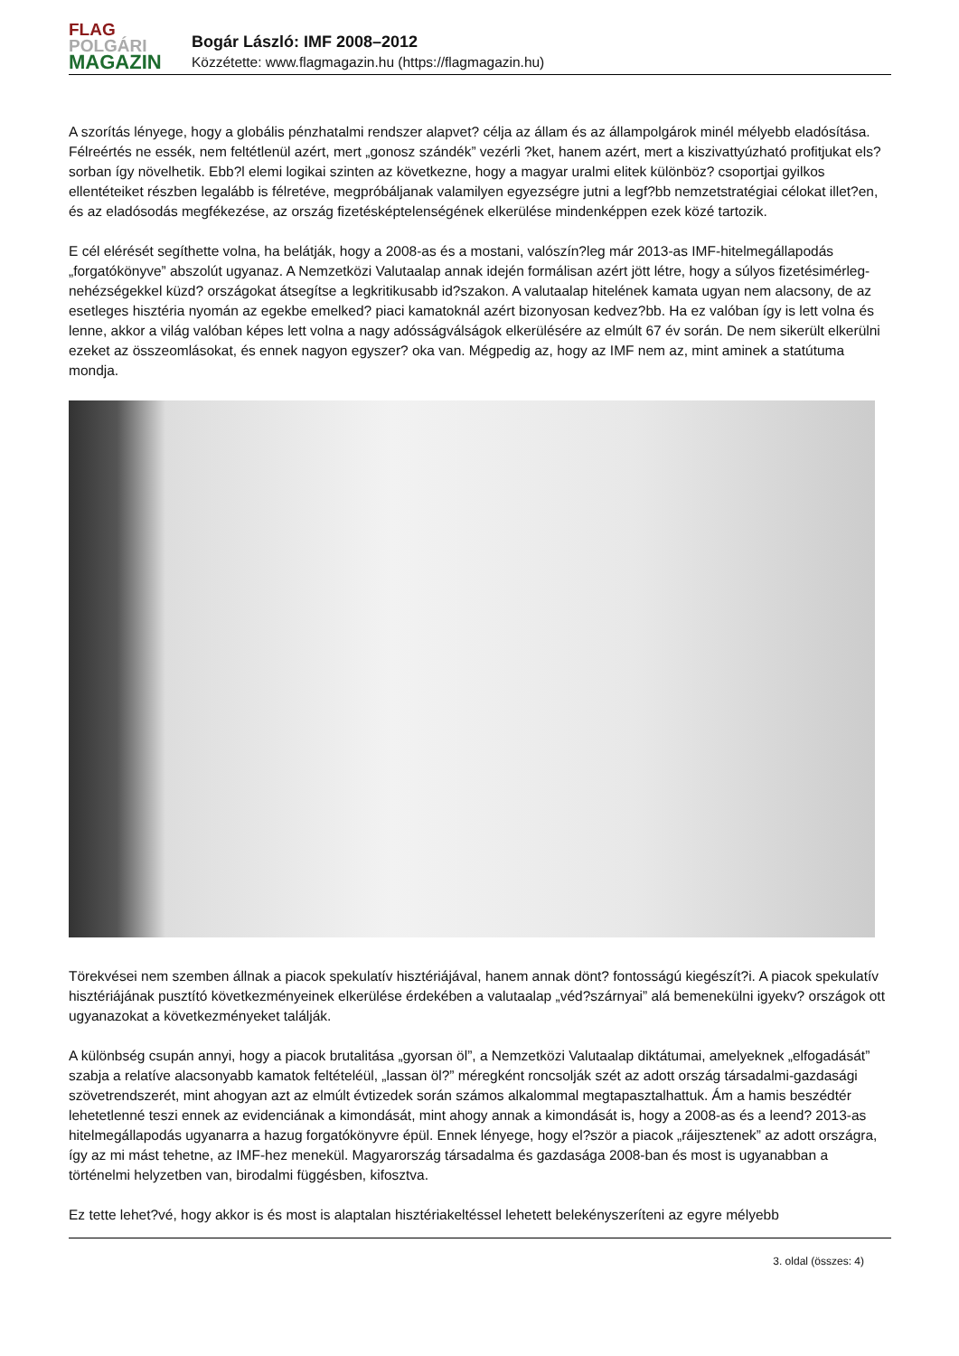FLAG
POLGÁRI
MAGAZIN
Bogár László: IMF 2008–2012
Közzétette: www.flagmagazin.hu (https://flagmagazin.hu)
A szorítás lényege, hogy a globális pénzhatalmi rendszer alapvet? célja az állam és az állampolgárok minél mélyebb eladósítása. Félreértés ne essék, nem feltétlenül azért, mert „gonosz szándék” vezérli ?ket, hanem azért, mert a kiszivattyúzható profitjukat els?sorban így növelhetik. Ebb?l elemi logikai szinten az következne, hogy a magyar uralmi elitek különböz? csoportjai gyilkos ellentéteiket részben legalább is félretéve, megpróbáljanak valamilyen egyezségre jutni a legf?bb nemzetstratégiai célokat illet?en, és az eladósodás megfékezése, az ország fizetésképtelenségének elkerülése mindenképpen ezek közé tartozik.
E cél elérését segíthette volna, ha belátják, hogy a 2008-as és a mostani, valószín?leg már 2013-as IMF-hitelmegállapodás „forgatókönyve” abszolút ugyanaz. A Nemzetközi Valutaalap annak idején formálisan azért jött létre, hogy a súlyos fizetésimérleg-nehézségekkel küzd? országokat átsegítse a legkritikusabb id?szakon. A valutaalap hitelének kamata ugyan nem alacsony, de az esetleges hisztéria nyomán az egekbe emelked? piaci kamatoknál azért bizonyosan kedvez?bb. Ha ez valóban így is lett volna és lenne, akkor a világ valóban képes lett volna a nagy adósságválságok elkerülésére az elmúlt 67 év során. De nem sikerült elkerülni ezeket az összeomlásokat, és ennek nagyon egyszer? oka van. Mégpedig az, hogy az IMF nem az, mint aminek a statútuma mondja.
Törekvései nem szemben állnak a piacok spekulatív hisztériájával, hanem annak dönt? fontosságú kiegészít?i. A piacok spekulatív hisztériájának pusztító következményeinek elkerülése érdekében a valutaalap „véd?szárnyai” alá bemenekülni igyekv? országok ott ugyanazokat a következményeket találják.
A különbség csupán annyi, hogy a piacok brutalitása „gyorsan öl”, a Nemzetközi Valutaalap diktátumai, amelyeknek „elfogadását” szabja a relatíve alacsonyabb kamatok feltételéül, „lassan öl?” méregként roncsolják szét az adott ország társadalmi-gazdasági szövetrendszerét, mint ahogyan azt az elmúlt évtizedek során számos alkalommal megtapasztalhattuk. Ám a hamis beszédtér lehetetlenné teszi ennek az evidenciának a kimondását, mint ahogy annak a kimondását is, hogy a 2008-as és a leend? 2013-as hitelmegállapodás ugyanarra a hazug forgatókönyvre épül. Ennek lényege, hogy el?ször a piacok „ráijesztenek” az adott országra, így az mi mást tehetne, az IMF-hez menekül. Magyarország társadalma és gazdasága 2008-ban és most is ugyanabban a történelmi helyzetben van, birodalmi függésben, kifosztva.
Ez tette lehet?vé, hogy akkor is és most is alaptalan hisztériakeltéssel lehetett belekényszeríteni az egyre mélyebb
3. oldal (összes: 4)